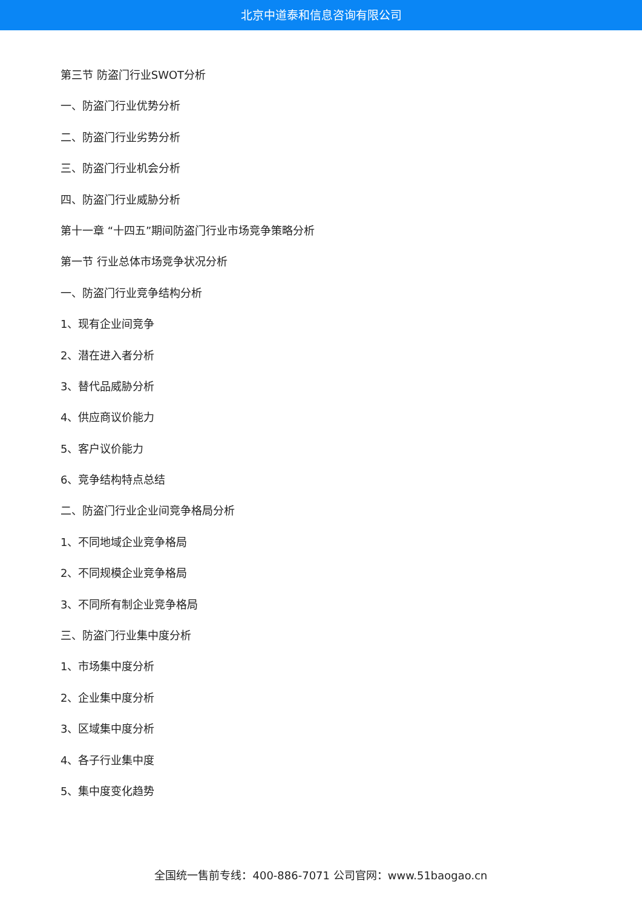北京中道泰和信息咨询有限公司
第三节 防盗门行业SWOT分析
一、防盗门行业优势分析
二、防盗门行业劣势分析
三、防盗门行业机会分析
四、防盗门行业威胁分析
第十一章 “十四五”期间防盗门行业市场竞争策略分析
第一节 行业总体市场竞争状况分析
一、防盗门行业竞争结构分析
1、现有企业间竞争
2、潜在进入者分析
3、替代品威胁分析
4、供应商议价能力
5、客户议价能力
6、竞争结构特点总结
二、防盗门行业企业间竞争格局分析
1、不同地域企业竞争格局
2、不同规模企业竞争格局
3、不同所有制企业竞争格局
三、防盗门行业集中度分析
1、市场集中度分析
2、企业集中度分析
3、区域集中度分析
4、各子行业集中度
5、集中度变化趋势
全国统一售前专线：400-886-7071 公司官网：www.51baogao.cn